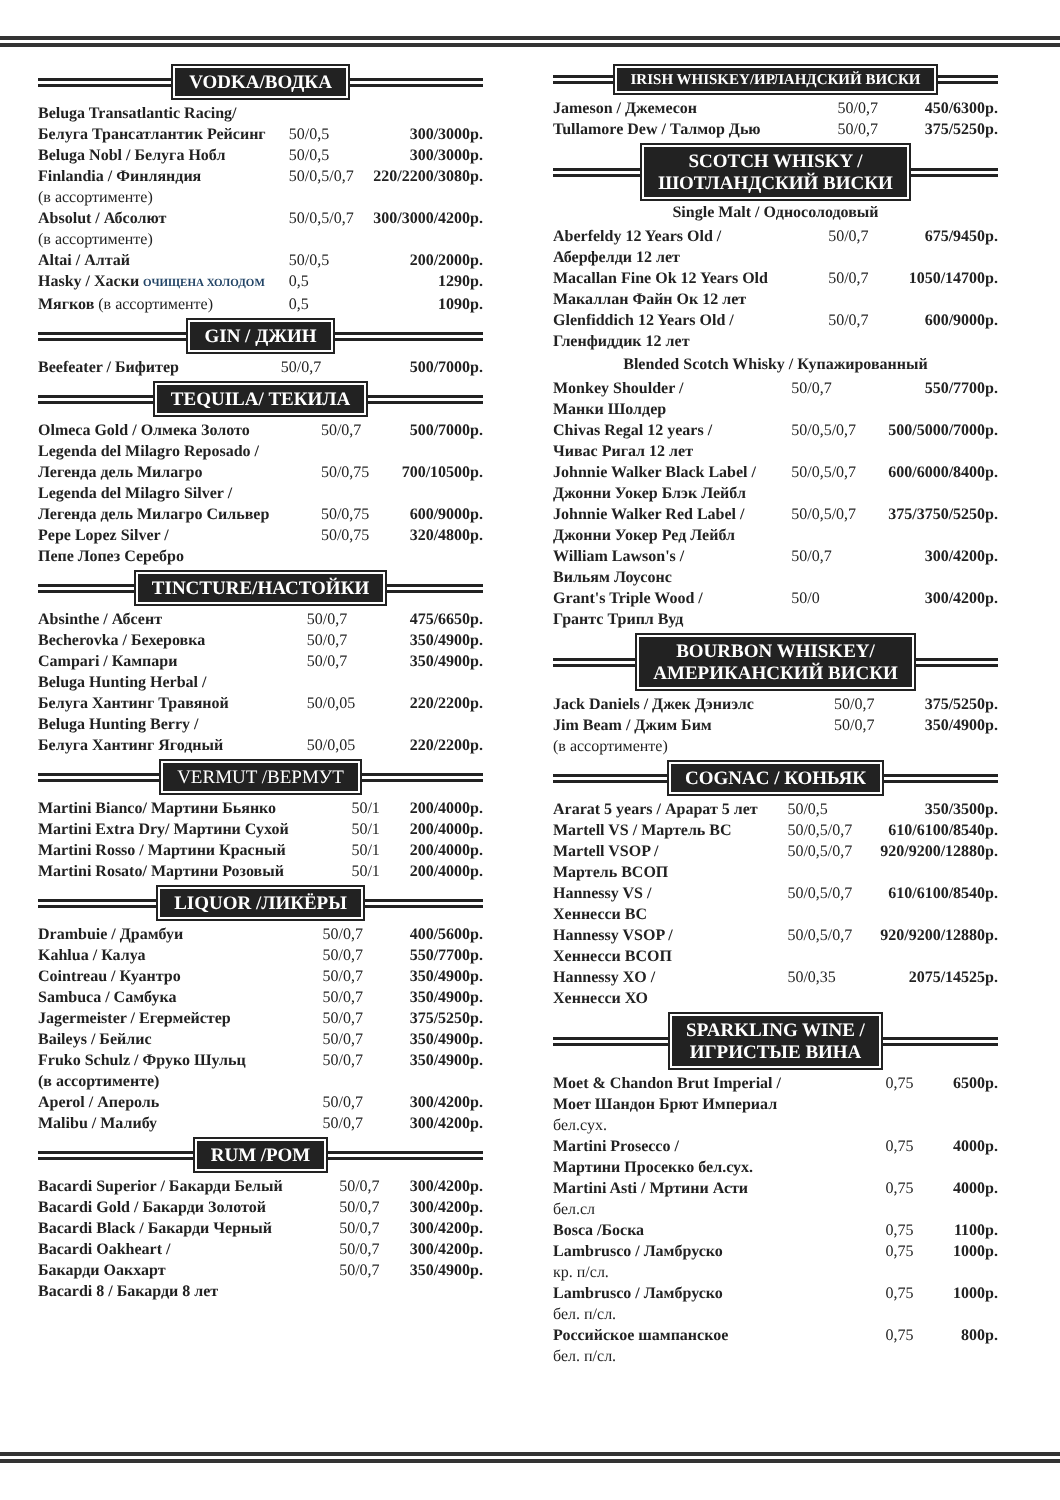VODKA/ВОДКА
| Beluga Transatlantic Racing/ | | |
| Белуга Трансатлантик Рейсинг | 50/0,5 | 300/3000р. |
| Beluga Nobl / Белуга Нобл | 50/0,5 | 300/3000р. |
| Finlandia / Финляндия | 50/0,5/0,7 | 220/2200/3080р. |
| (в ассортименте) | | |
| Absolut / Абсолют | 50/0,5/0,7 | 300/3000/4200р. |
| (в ассортименте) | | |
| Altai / Алтай | 50/0,5 | 200/2000р. |
| Hasky / Хаски ОЧИЩЕНА ХОЛОДОМ | 0,5 | 1290р. |
| Мягков (в ассортименте) | 0,5 | 1090р. |
GIN / ДЖИН
| Beefeater / Бифитер | 50/0,7 | 500/7000р. |
TEQUILA/ ТЕКИЛА
| Olmeca Gold / Олмека Золото | 50/0,7 | 500/7000р. |
| Legenda del Milagro Reposado / | | |
| Легенда дель Милагро | 50/0,75 | 700/10500р. |
| Legenda del Milagro Silver / | | |
| Легенда дель Милагро Сильвер | 50/0,75 | 600/9000р. |
| Pepe Lopez Silver / | 50/0,75 | 320/4800р. |
| Пепе Лопез Серебро | | |
TINCTURE/НАСТОЙКИ
| Absinthe / Абсент | 50/0,7 | 475/6650р. |
| Becherovka / Бехеровка | 50/0,7 | 350/4900р. |
| Campari / Кампари | 50/0,7 | 350/4900р. |
| Beluga Hunting Herbal / | | |
| Белуга Хантинг Травяной | 50/0,05 | 220/2200р. |
| Beluga Hunting Berry / | | |
| Белуга Хантинг Ягодный | 50/0,05 | 220/2200р. |
VERMUT /ВЕРМУТ
| Martini Bianco/ Мартини Бьянко | 50/1 | 200/4000р. |
| Martini Extra Dry/ Мартини Сухой | 50/1 | 200/4000р. |
| Martini Rosso / Мартини Красный | 50/1 | 200/4000р. |
| Martini Rosato/ Мартини Розовый | 50/1 | 200/4000р. |
LIQUOR /ЛИКЁРЫ
| Drambuie / Драмбуи | 50/0,7 | 400/5600р. |
| Kahlua / Калуа | 50/0,7 | 550/7700р. |
| Cointreau / Куантро | 50/0,7 | 350/4900р. |
| Sambuca / Самбука | 50/0,7 | 350/4900р. |
| Jagermeister / Егермейстер | 50/0,7 | 375/5250р. |
| Baileys / Бейлис | 50/0,7 | 350/4900р. |
| Fruko Schulz / Фруко Шульц | 50/0,7 | 350/4900р. |
| (в ассортименте) | | |
| Aperol / Апероль | 50/0,7 | 300/4200р. |
| Malibu / Малибу | 50/0,7 | 300/4200р. |
RUM /РОМ
| Bacardi Superior / Бакарди Белый | 50/0,7 | 300/4200р. |
| Bacardi Gold / Бакарди Золотой | 50/0,7 | 300/4200р. |
| Bacardi Black / Бакарди Черный | 50/0,7 | 300/4200р. |
| Bacardi Oakheart / | 50/0,7 | 300/4200р. |
| Бакарди Оакхарт | 50/0,7 | 350/4900р. |
| Bacardi 8 / Бакарди 8 лет | | |
IRISH WHISKEY/ИРЛАНДСКИЙ ВИСКИ
| Jameson / Джемесон | 50/0,7 | 450/6300р. |
| Tullamore Dew / Талмор Дью | 50/0,7 | 375/5250р. |
SCOTCH WHISKY /
ШОТЛАНДСКИЙ ВИСКИ
Single Malt / Односолодовый
| Aberfeldy 12 Years Old / | 50/0,7 | 675/9450р. |
| Аберфелди 12 лет | | |
| Macallan Fine Ok 12 Years Old | 50/0,7 | 1050/14700р. |
| Макаллан Файн Ок 12 лет | | |
| Glenfiddich 12 Years Old / | 50/0,7 | 600/9000р. |
| Гленфиддик 12 лет | | |
Blended Scotch Whisky / Купажированный
| Monkey Shoulder / | 50/0,7 | 550/7700р. |
| Манки Шолдер | | |
| Chivas Regal 12 years / | 50/0,5/0,7 | 500/5000/7000р. |
| Чивас Ригал 12 лет | | |
| Johnnie Walker Black Label / | 50/0,5/0,7 | 600/6000/8400р. |
| Джонни Уокер Блэк Лейбл | | |
| Johnnie Walker Red Label / | 50/0,5/0,7 | 375/3750/5250р. |
| Джонни Уокер Ред Лейбл | | |
| William Lawson's / | 50/0,7 | 300/4200р. |
| Вильям Лоусонс | | |
| Grant's Triple Wood / | 50/0 | 300/4200р. |
| Грантс Трипл Вуд | | |
BOURBON WHISKEY/
АМЕРИКАНСКИЙ ВИСКИ
| Jack Daniels / Джек Дэниэлс | 50/0,7 | 375/5250р. |
| Jim Beam / Джим Бим | 50/0,7 | 350/4900р. |
| (в ассортименте) | | |
COGNAC / КОНЬЯК
| Ararat 5 years / Арарат 5 лет | 50/0,5 | 350/3500р. |
| Martell VS / Мартель ВС | 50/0,5/0,7 | 610/6100/8540р. |
| Martell VSOP / | 50/0,5/0,7 | 920/9200/12880р. |
| Мартель ВСОП | | |
| Hannessy VS / | 50/0,5/0,7 | 610/6100/8540р. |
| Хеннесси ВС | | |
| Hannessy VSOP / | 50/0,5/0,7 | 920/9200/12880р. |
| Хеннесси ВСОП | | |
| Hannessy XO / | 50/0,35 | 2075/14525р. |
| Хеннесси ХО | | |
SPARKLING WINE /
ИГРИСТЫЕ ВИНА
| Moet & Chandon Brut Imperial / | 0,75 | 6500р. |
| Моет Шандон Брют Империал | | |
| бел.сух. | | |
| Martini Prosecco / | 0,75 | 4000р. |
| Мартини Просекко бел.сух. | | |
| Martini Asti / Мртини Асти | 0,75 | 4000р. |
| бел.сл | | |
| Bosca /Боска | 0,75 | 1100р. |
| Lambrusco / Ламбруско | 0,75 | 1000р. |
| кр. п/сл. | | |
| Lambrusco / Ламбруско | 0,75 | 1000р. |
| бел. п/сл. | | |
| Российское шампанское | 0,75 | 800р. |
| бел. п/сл. | | |